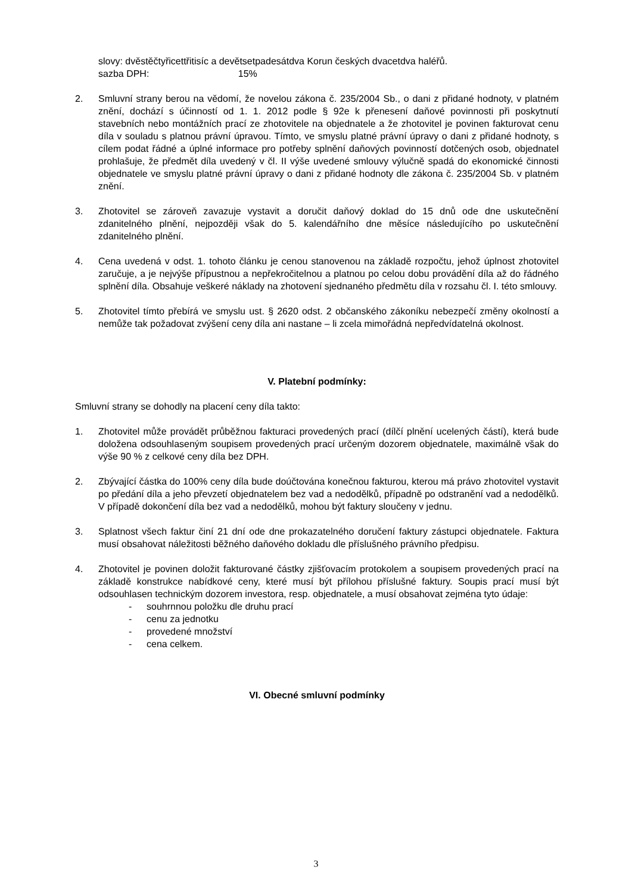slovy: dvěstěčtyřicettřitisíc a devětsetpadesátdva Korun českých dvacetdva haléřů.
sazba DPH: 15%
2. Smluvní strany berou na vědomí, že novelou zákona č. 235/2004 Sb., o dani z přidané hodnoty, v platném znění, dochází s účinností od 1. 1. 2012 podle § 92e k přenesení daňové povinnosti při poskytnutí stavebních nebo montážních prací ze zhotovitele na objednatele a že zhotovitel je povinen fakturovat cenu díla v souladu s platnou právní úpravou. Tímto, ve smyslu platné právní úpravy o dani z přidané hodnoty, s cílem podat řádné a úplné informace pro potřeby splnění daňových povinností dotčených osob, objednatel prohlašuje, že předmět díla uvedený v čl. II výše uvedené smlouvy výlučně spadá do ekonomické činnosti objednatele ve smyslu platné právní úpravy o dani z přidané hodnoty dle zákona č. 235/2004 Sb. v platném znění.
3. Zhotovitel se zároveň zavazuje vystavit a doručit daňový doklad do 15 dnů ode dne uskutečnění zdanitelného plnění, nejpozději však do 5. kalendářního dne měsíce následujícího po uskutečnění zdanitelného plnění.
4. Cena uvedená v odst. 1. tohoto článku je cenou stanovenou na základě rozpočtu, jehož úplnost zhotovitel zaručuje, a je nejvýše přípustnou a nepřekročitelnou a platnou po celou dobu provádění díla až do řádného splnění díla. Obsahuje veškeré náklady na zhotovení sjednaného předmětu díla v rozsahu čl. I. této smlouvy.
5. Zhotovitel tímto přebírá ve smyslu ust. § 2620 odst. 2 občanského zákoníku nebezpečí změny okolností a nemůže tak požadovat zvýšení ceny díla ani nastane – li zcela mimořádná nepředvídatelná okolnost.
V. Platební podmínky:
Smluvní strany se dohodly na placení ceny díla takto:
1. Zhotovitel může provádět průběžnou fakturaci provedených prací (dílčí plnění ucelených částí), která bude doložena odsouhlaseným soupisem provedených prací určeným dozorem objednatele, maximálně však do výše 90 % z celkové ceny díla bez DPH.
2. Zbývající částka do 100% ceny díla bude doúčtována konečnou fakturou, kterou má právo zhotovitel vystavit po předání díla a jeho převzetí objednatelem bez vad a nedodělků, případně po odstranění vad a nedodělků. V případě dokončení díla bez vad a nedodělků, mohou být faktury sloučeny v jednu.
3. Splatnost všech faktur činí 21 dní ode dne prokazatelného doručení faktury zástupci objednatele. Faktura musí obsahovat náležitosti běžného daňového dokladu dle příslušného právního předpisu.
4. Zhotovitel je povinen doložit fakturované částky zjišťovacím protokolem a soupisem provedených prací na základě konstrukce nabídkové ceny, které musí být přílohou příslušné faktury. Soupis prací musí být odsouhlasen technickým dozorem investora, resp. objednatele, a musí obsahovat zejména tyto údaje:
- souhrnnou položku dle druhu prací
- cenu za jednotku
- provedené množství
- cena celkem.
VI. Obecné smluvní podmínky
3